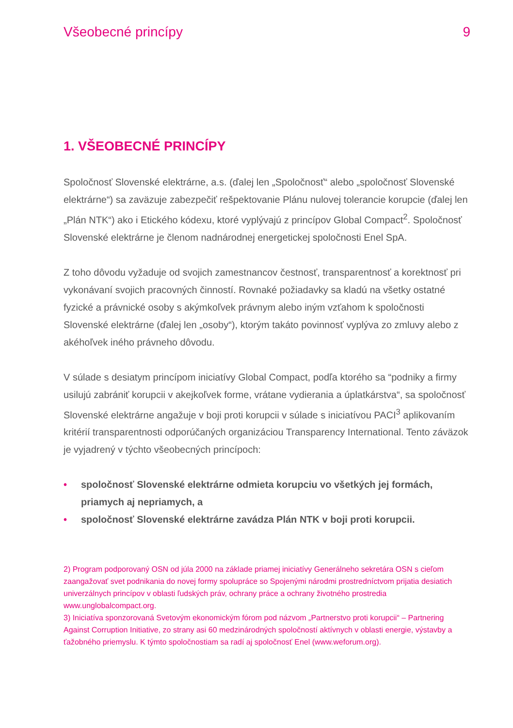Všeobecné princípy 9
1. VŠEOBECNÉ PRINCÍPY
Spoločnosť Slovenské elektrárne, a.s. (ďalej len „Spoločnosť“ alebo „spoločnosť Slovenské elektrárne“) sa zaväzuje zabezpečiť rešpektovanie Plánu nulovej tolerancie korupcie (ďalej len „Plán NTK“) ako i Etického kódexu, ktoré vyplývajú z princípov Global Compact<sup>2</sup>. Spoločnosť Slovenské elektrárne je členom nadnárodnej energetickej spoločnosti Enel SpA.
Z toho dôvodu vyžaduje od svojich zamestnancov čestnosť, transparentnosť a korektnosť pri vykonávaní svojich pracovných činností. Rovnaké požiadavky sa kladú na všetky ostatné fyzické a právnické osoby s akýmkoľvek právnym alebo iným vzťahom k spoločnosti Slovenské elektrárne (ďalej len „osoby“), ktorým takáto povinnosť vyplýva zo zmluvy alebo z akéhoľvek iného právneho dôvodu.
V súlade s desiatym princípom iniciatívy Global Compact, podľa ktorého sa “podniky a firmy usilujú zabrániť korupcii v akejkoľvek forme, vrátane vydierania a úplatkárstva“, sa spoločnosť Slovenské elektrárne angažuje v boji proti korupcii v súlade s iniciatívou PACI<sup>3</sup> aplikovaním kritérií transparentnosti odporúčaných organizáciou Transparency International. Tento záväzok je vyjadrený v týchto všeobecných princípoch:
• spoločnosť Slovenské elektrárne odmieta korupciu vo všetkých jej formách, priamych aj nepriamych, a
• spoločnosť Slovenské elektrárne zavádza Plán NTK v boji proti korupcii.
2) Program podporovaný OSN od júla 2000 na základe priamej iniciatívy Generálneho sekretára OSN s cieľom zaangažovať svet podnikania do novej formy spolupráce so Spojenými národmi prostredníctvom prijatia desiatich univerzálnych princípov v oblasti ľudských práv, ochrany práce a ochrany životného prostredia www.unglobalcompact.org.
3) Iniciatíva sponzorovaná Svetovým ekonomickým fórom pod názvom „Partnerstvo proti korupcii“ – Partnering Against Corruption Initiative, zo strany asi 60 medzinárodných spoločností aktívnych v oblasti energie, výstavby a ťažobného priemyslu. K týmto spoločnostiam sa radí aj spoločnosť Enel (www.weforum.org).